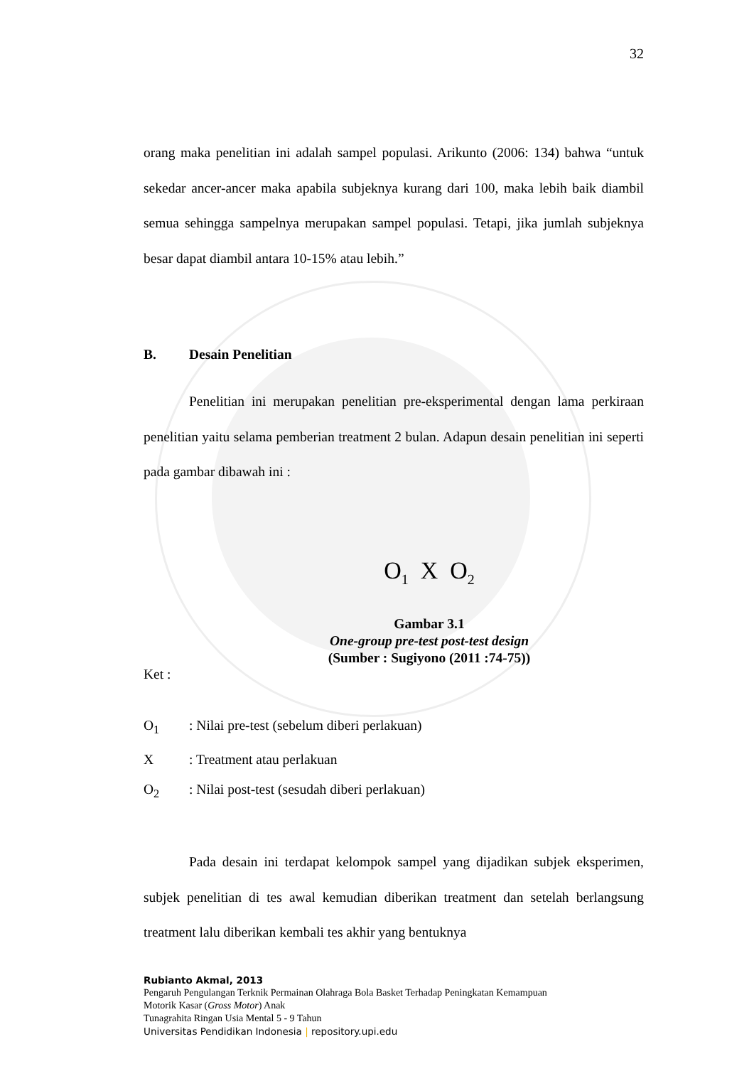32
orang maka penelitian ini adalah sampel populasi. Arikunto (2006: 134) bahwa “untuk sekedar ancer-ancer maka apabila subjeknya kurang dari 100, maka lebih baik diambil semua sehingga sampelnya merupakan sampel populasi. Tetapi, jika jumlah subjeknya besar dapat diambil antara 10-15% atau lebih.”
B. Desain Penelitian
Penelitian ini merupakan penelitian pre-eksperimental dengan lama perkiraan penelitian yaitu selama pemberian treatment 2 bulan. Adapun desain penelitian ini seperti pada gambar dibawah ini :
O<sub>1</sub> X O<sub>2</sub>
Gambar 3.1
One-group pre-test post-test design
(Sumber : Sugiyono (2011 :74-75))
Ket :
O<sub>1</sub>: Nilai pre-test (sebelum diberi perlakuan)
X: Treatment atau perlakuan
O<sub>2</sub>: Nilai post-test (sesudah diberi perlakuan)
Pada desain ini terdapat kelompok sampel yang dijadikan subjek eksperimen, subjek penelitian di tes awal kemudian diberikan treatment dan setelah berlangsung treatment lalu diberikan kembali tes akhir yang bentuknya
Rubianto Akmal, 2013
Pengaruh Pengulangan Terknik Permainan Olahraga Bola Basket Terhadap Peningkatan Kemampuan
Motorik Kasar (Gross Motor) Anak
Tunagrahita Ringan Usia Mental 5 - 9 Tahun
Universitas Pendidikan Indonesia | repository.upi.edu